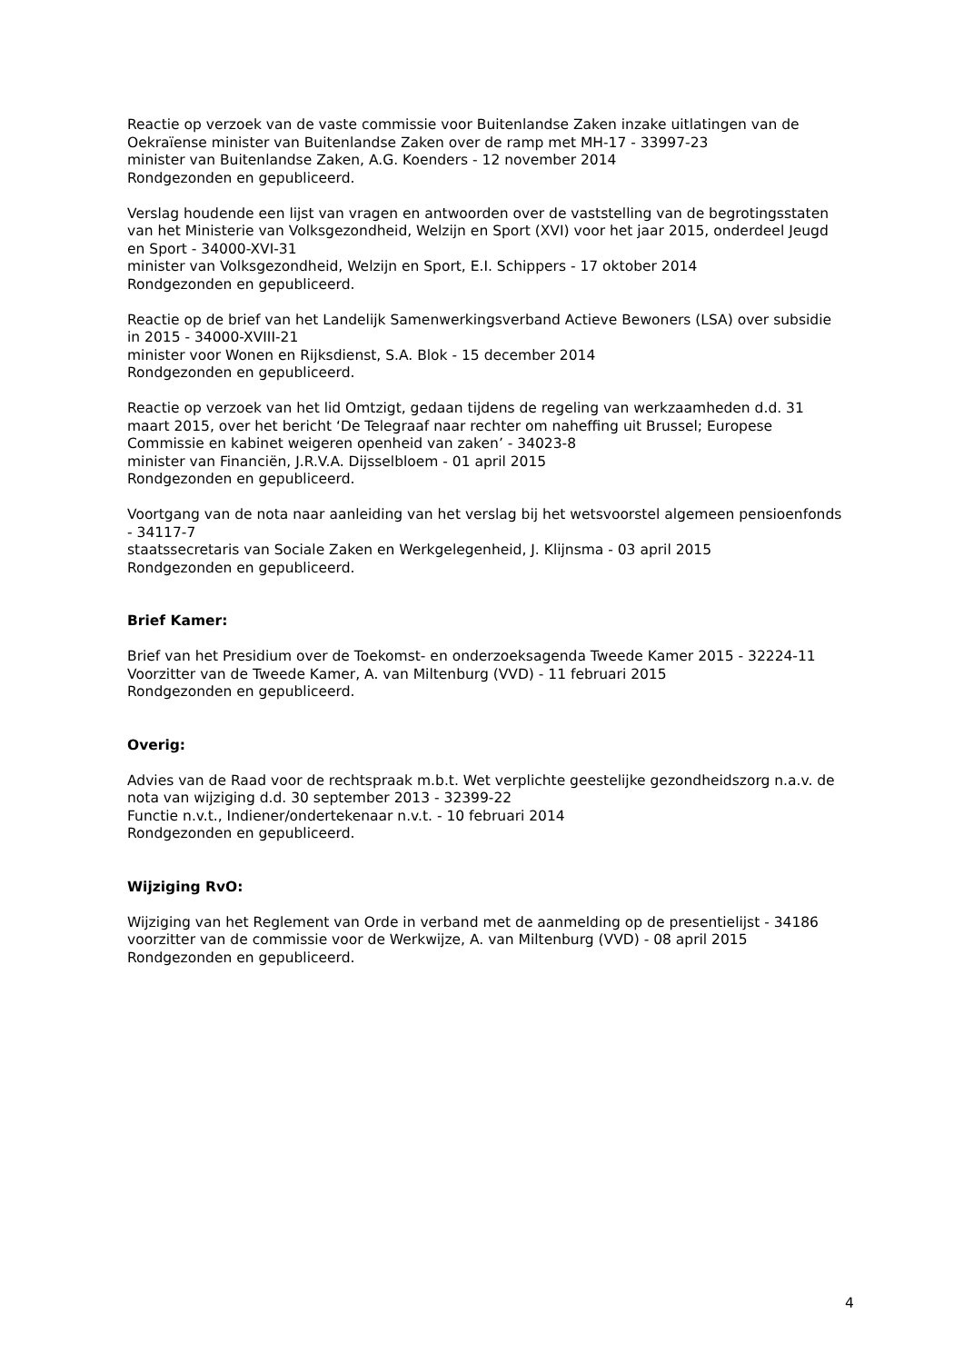Reactie op verzoek van de vaste commissie voor Buitenlandse Zaken inzake uitlatingen van de Oekraïense minister van Buitenlandse Zaken over de ramp met MH-17 - 33997-23
minister van Buitenlandse Zaken, A.G. Koenders - 12 november 2014
Rondgezonden en gepubliceerd.
Verslag houdende een lijst van vragen en antwoorden over de vaststelling van de begrotingsstaten van het Ministerie van Volksgezondheid, Welzijn en Sport (XVI) voor het jaar 2015, onderdeel Jeugd en Sport - 34000-XVI-31
minister van Volksgezondheid, Welzijn en Sport, E.I. Schippers - 17 oktober 2014
Rondgezonden en gepubliceerd.
Reactie op de brief van het Landelijk Samenwerkingsverband Actieve Bewoners (LSA) over subsidie in 2015 - 34000-XVIII-21
minister voor Wonen en Rijksdienst, S.A. Blok - 15 december 2014
Rondgezonden en gepubliceerd.
Reactie op verzoek van het lid Omtzigt, gedaan tijdens de regeling van werkzaamheden d.d. 31 maart 2015, over het bericht ‘De Telegraaf naar rechter om naheffing uit Brussel; Europese Commissie en kabinet weigeren openheid van zaken’ - 34023-8
minister van Financiën, J.R.V.A. Dijsselbloem - 01 april 2015
Rondgezonden en gepubliceerd.
Voortgang van de nota naar aanleiding van het verslag bij het wetsvoorstel algemeen pensioenfonds - 34117-7
staatssecretaris van Sociale Zaken en Werkgelegenheid, J. Klijnsma - 03 april 2015
Rondgezonden en gepubliceerd.
Brief Kamer:
Brief van het Presidium over de Toekomst- en onderzoeksagenda Tweede Kamer 2015 - 32224-11
Voorzitter van de Tweede Kamer, A. van Miltenburg (VVD) - 11 februari 2015
Rondgezonden en gepubliceerd.
Overig:
Advies van de Raad voor de rechtspraak m.b.t. Wet verplichte geestelijke gezondheidszorg n.a.v. de nota van wijziging d.d. 30 september 2013 - 32399-22
Functie n.v.t., Indiener/ondertekenaar n.v.t. - 10 februari 2014
Rondgezonden en gepubliceerd.
Wijziging RvO:
Wijziging van het Reglement van Orde in verband met de aanmelding op de presentielijst - 34186
voorzitter van de commissie voor de Werkwijze, A. van Miltenburg (VVD) - 08 april 2015
Rondgezonden en gepubliceerd.
4